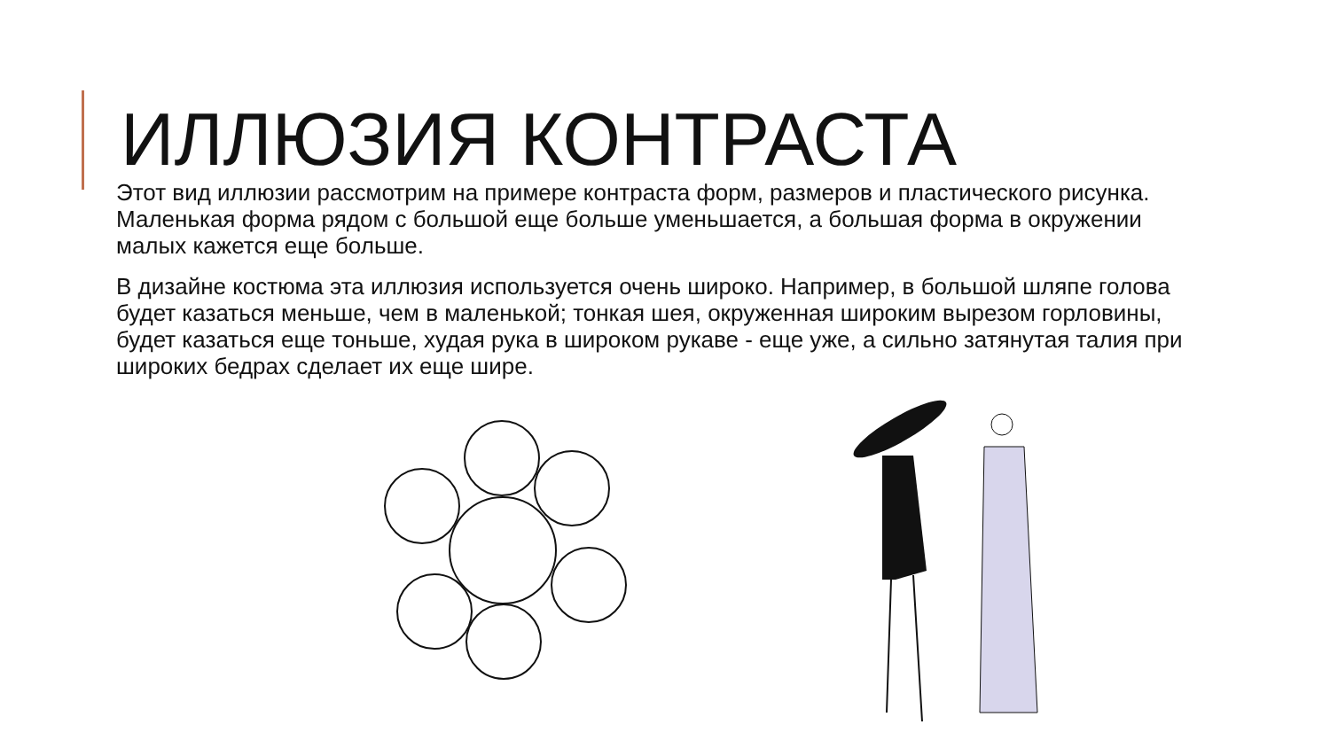ИЛЛЮЗИЯ КОНТРАСТА
Этот вид иллюзии рассмотрим на примере контраста форм, размеров и пластического рисунка. Маленькая форма рядом с большой еще больше уменьшается, а большая форма в окружении малых кажется еще больше.
В дизайне костюма эта иллюзия используется очень широко. Например, в большой шляпе голова будет казаться меньше, чем в маленькой; тонкая шея, окруженная широким вырезом горловины, будет казаться еще тоньше, худая рука в широком рукаве - еще уже, а сильно затянутая талия при широких бедрах сделает их еще шире.